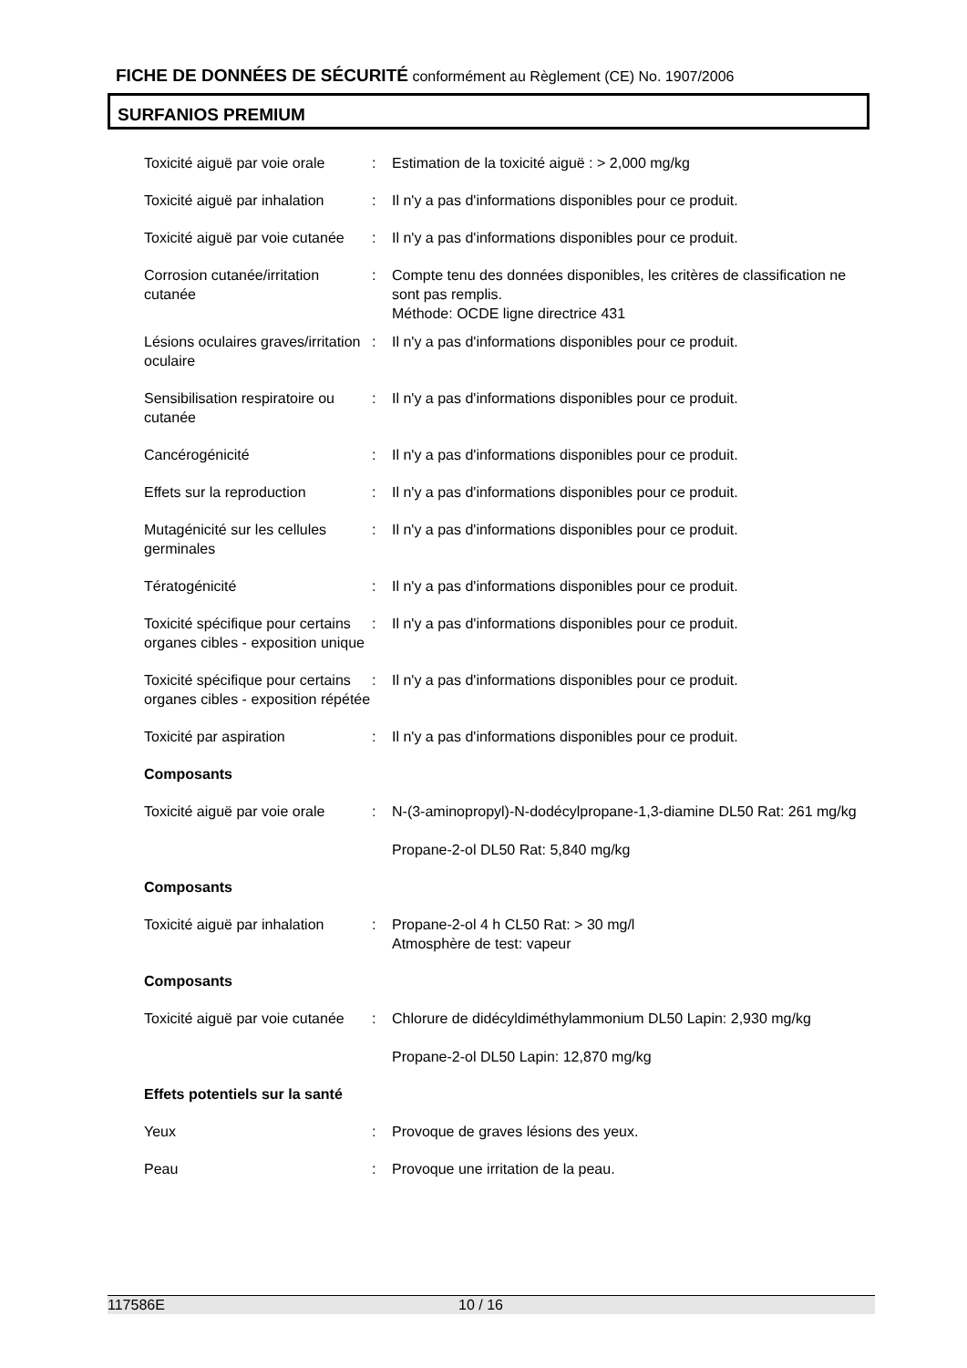FICHE DE DONNÉES DE SÉCURITÉ conformément au Règlement (CE) No. 1907/2006
SURFANIOS PREMIUM
Toxicité aiguë par voie orale
: Estimation de la toxicité aiguë : > 2,000 mg/kg
Toxicité aiguë par inhalation
: Il n'y a pas d'informations disponibles pour ce produit.
Toxicité aiguë par voie cutanée
: Il n'y a pas d'informations disponibles pour ce produit.
Corrosion cutanée/irritation cutanée
: Compte tenu des données disponibles, les critères de classification ne sont pas remplis.
Méthode: OCDE ligne directrice 431
Lésions oculaires graves/irritation oculaire
: Il n'y a pas d'informations disponibles pour ce produit.
Sensibilisation respiratoire ou cutanée
: Il n'y a pas d'informations disponibles pour ce produit.
Cancérogénicité : Il n'y a pas d'informations disponibles pour ce produit.
Effets sur la reproduction : Il n'y a pas d'informations disponibles pour ce produit.
Mutagénicité sur les cellules germinales
: Il n'y a pas d'informations disponibles pour ce produit.
Tératogénicité : Il n'y a pas d'informations disponibles pour ce produit.
Toxicité spécifique pour certains organes cibles - exposition unique
: Il n'y a pas d'informations disponibles pour ce produit.
Toxicité spécifique pour certains organes cibles - exposition répétée
: Il n'y a pas d'informations disponibles pour ce produit.
Toxicité par aspiration : Il n'y a pas d'informations disponibles pour ce produit.
Composants
Toxicité aiguë par voie orale
: N-(3-aminopropyl)-N-dodécylpropane-1,3-diamine DL50 Rat: 261 mg/kg
Propane-2-ol DL50 Rat: 5,840 mg/kg
Composants
Toxicité aiguë par inhalation
: Propane-2-ol 4 h CL50 Rat: > 30 mg/l
Atmosphère de test: vapeur
Composants
Toxicité aiguë par voie cutanée
: Chlorure de didécyldiméthylammonium DL50 Lapin: 2,930 mg/kg
Propane-2-ol DL50 Lapin: 12,870 mg/kg
Effets potentiels sur la santé
Yeux : Provoque de graves lésions des yeux.
Peau : Provoque une irritation de la peau.
117586E 10 / 16